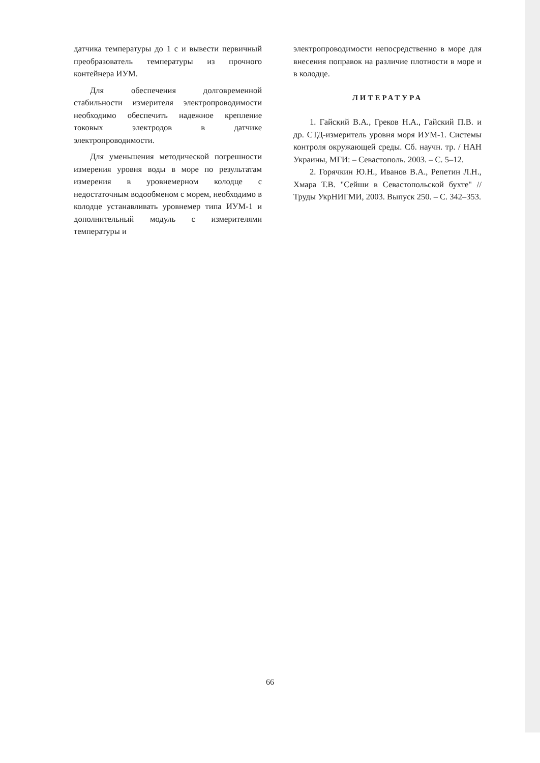датчика температуры до 1 с и вывести первичный преобразователь температуры из прочного контейнера ИУМ.
Для обеспечения долговременной стабильности измерителя электропроводимости необходимо обеспечить надежное крепление токовых электродов в датчике электропроводимости.
Для уменьшения методической погрешности измерения уровня воды в море по результатам измерения в уровнемерном колодце с недостаточным водообменом с морем, необходимо в колодце устанавливать уровнемер типа ИУМ-1 и дополнительный модуль с измерителями температуры и
электропроводимости непосредственно в море для внесения поправок на различие плотности в море и в колодце.
ЛИТЕРАТУРА
1. Гайский В.А., Греков Н.А., Гайский П.В. и др. СТД-измеритель уровня моря ИУМ-1. Системы контроля окружающей среды. Сб. научн. тр. / НАН Украины, МГИ: – Севастополь. 2003. – С. 5–12.
2. Горячкин Ю.Н., Иванов В.А., Репетин Л.Н., Хмара Т.В. "Сейши в Севастопольской бухте" // Труды УкрНИГМИ, 2003. Выпуск 250. – С. 342–353.
66